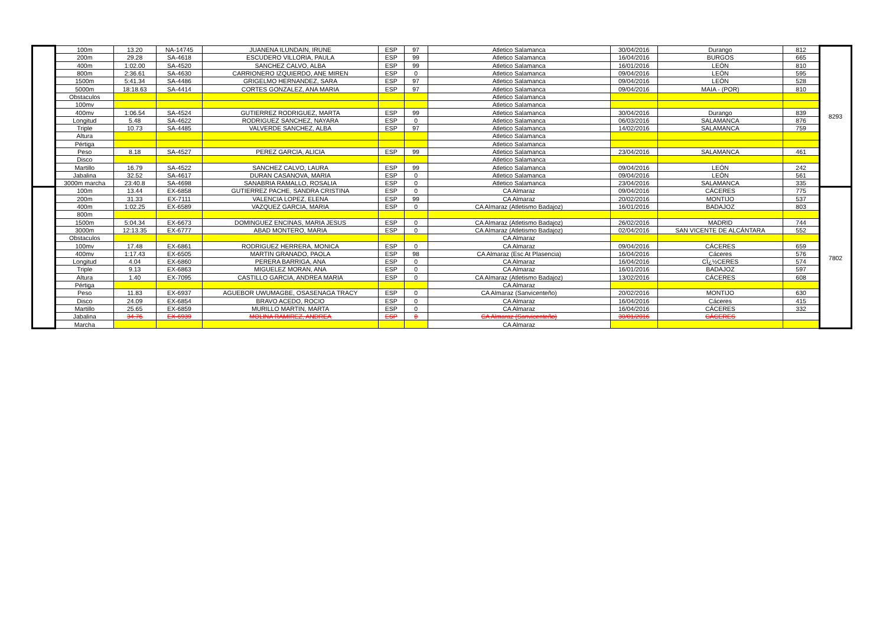| | 100m | 13.20 | NA-14745 | JUANENA ILUNDAIN, IRUNE | ESP | 97 | Atletico Salamanca | 30/04/2016 | Durango | 812 | 8293 |
| | 200m | 29.28 | SA-4618 | ESCUDERO VILLORIA, PAULA | ESP | 99 | Atletico Salamanca | 16/04/2016 | BURGOS | 665 | |
| | 400m | 1:02.00 | SA-4520 | SANCHEZ CALVO, ALBA | ESP | 99 | Atletico Salamanca | 16/01/2016 | LEÓN | 810 | |
| | 800m | 2:36.61 | SA-4630 | CARRIONERO IZQUIERDO, ANE MIREN | ESP | 0 | Atletico Salamanca | 09/04/2016 | LEÓN | 595 | |
| | 1500m | 5:41.34 | SA-4486 | GRIGELMO HERNANDEZ, SARA | ESP | 97 | Atletico Salamanca | 09/04/2016 | LEÓN | 528 | |
| | 5000m | 18:18.63 | SA-4414 | CORTES GONZALEZ, ANA MARIA | ESP | 97 | Atletico Salamanca | 09/04/2016 | MAIA - (POR) | 810 | |
| | Obstaculos | | | | | | Atletico Salamanca | | | | |
| | 100mv | | | | | | Atletico Salamanca | | | | |
| | 400mv | 1:06.54 | SA-4524 | GUTIERREZ RODRIGUEZ, MARTA | ESP | 99 | Atletico Salamanca | 30/04/2016 | Durango | 839 | |
| | Longitud | 5.48 | SA-4622 | RODRIGUEZ SANCHEZ, NAYARA | ESP | 0 | Atletico Salamanca | 06/03/2016 | SALAMANCA | 876 | |
| | Triple | 10.73 | SA-4485 | VALVERDE SANCHEZ, ALBA | ESP | 97 | Atletico Salamanca | 14/02/2016 | SALAMANCA | 759 | |
| | Altura | | | | | | Atletico Salamanca | | | | |
| | Pértiga | | | | | | Atletico Salamanca | | | | |
| | Peso | 8.18 | SA-4527 | PEREZ GARCIA, ALICIA | ESP | 99 | Atletico Salamanca | 23/04/2016 | SALAMANCA | 461 | |
| | Disco | | | | | | Atletico Salamanca | | | | |
| | Martillo | 16.79 | SA-4522 | SANCHEZ CALVO, LAURA | ESP | 99 | Atletico Salamanca | 09/04/2016 | LEÓN | 242 | |
| | Jabalina | 32.52 | SA-4617 | DURAN CASANOVA, MARIA | ESP | 0 | Atletico Salamanca | 09/04/2016 | LEÓN | 561 | |
| | 3000m marcha | 23:40.8 | SA-4698 | SANABRIA RAMALLO, ROSALIA | ESP | 0 | Atletico Salamanca | 23/04/2016 | SALAMANCA | 335 | |
| | 100m | 13.44 | EX-6858 | GUTIERREZ PACHE, SANDRA CRISTINA | ESP | 0 | CA Almaraz | 09/04/2016 | CÁCERES | 775 | 7802 |
| | 200m | 31.33 | EX-7111 | VALENCIA LOPEZ, ELENA | ESP | 99 | CA Almaraz | 20/02/2016 | MONTIJO | 537 | |
| | 400m | 1:02.25 | EX-6589 | VAZQUEZ GARCIA, MARIA | ESP | 0 | CA Almaraz (Atletismo Badajoz) | 16/01/2016 | BADAJOZ | 803 | |
| | 800m | | | | | | | | | | |
| | 1500m | 5:04.34 | EX-6673 | DOMINGUEZ ENCINAS, MARIA JESUS | ESP | 0 | CA Almaraz (Atletismo Badajoz) | 26/02/2016 | MADRID | 744 | |
| | 3000m | 12:13.35 | EX-6777 | ABAD MONTERO, MARIA | ESP | 0 | CA Almaraz (Atletismo Badajoz) | 02/04/2016 | SAN VICENTE DE ALCÁNTARA | 552 | |
| | Obstaculos | | | | | | CA Almaraz | | | | |
| | 100mv | 17.48 | EX-6861 | RODRIGUEZ HERRERA, MONICA | ESP | 0 | CA Almaraz | 09/04/2016 | CÁCERES | 659 | |
| | 400mv | 1:17.43 | EX-6505 | MARTIN GRANADO, PAOLA | ESP | 98 | CA Almaraz (Esc At Plasencia) | 16/04/2016 | Cáceres | 576 | |
| | Longitud | 4.04 | EX-6860 | PERERA BARRIGA, ANA | ESP | 0 | CA Almaraz | 16/04/2016 | CÏ¿½CERES | 574 | |
| | Triple | 9.13 | EX-6863 | MIGUELEZ MORAN, ANA | ESP | 0 | CA Almaraz | 16/01/2016 | BADAJOZ | 597 | |
| | Altura | 1.40 | EX-7095 | CASTILLO GARCIA, ANDREA MARIA | ESP | 0 | CA Almaraz (Atletismo Badajoz) | 13/02/2016 | CÁCERES | 608 | |
| | Pértiga | | | | | | CA Almaraz | | | | |
| | Peso | 11.83 | EX-6937 | AGUEBOR UWUMAGBE, OSASENAGA TRACY | ESP | 0 | CA Almaraz (Sanvicenteño) | 20/02/2016 | MONTIJO | 630 | |
| | Disco | 24.09 | EX-6854 | BRAVO ACEDO, ROCIO | ESP | 0 | CA Almaraz | 16/04/2016 | Cáceres | 415 | |
| | Martillo | 25.65 | EX-6859 | MURILLO MARTIN, MARTA | ESP | 0 | CA Almaraz | 16/04/2016 | CÁCERES | 332 | |
| | Jabalina | 34.76 | EX-6939 | MOLINA RAMIREZ, ANDREA | ESP | 0 | CA Almaraz (Sanvicenteño) | 30/01/2016 | CÁCERES | | |
| | Marcha | | | | | | CA Almaraz | | | | |